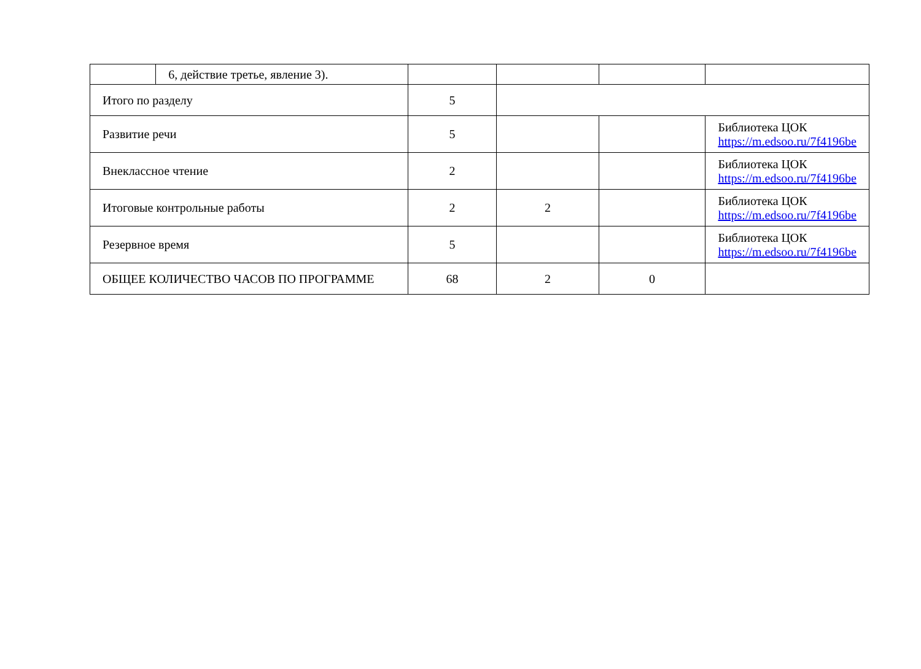| | 6, действие третье, явление 3). | | | | |
| Итого по разделу | | 5 | | | |
| Развитие речи | | 5 | | | Библиотека ЦОК https://m.edsoo.ru/7f4196be |
| Внеклассное чтение | | 2 | | | Библиотека ЦОК https://m.edsoo.ru/7f4196be |
| Итоговые контрольные работы | | 2 | 2 | | Библиотека ЦОК https://m.edsoo.ru/7f4196be |
| Резервное время | | 5 | | | Библиотека ЦОК https://m.edsoo.ru/7f4196be |
| ОБЩЕЕ КОЛИЧЕСТВО ЧАСОВ ПО ПРОГРАММЕ | | 68 | 2 | 0 | |